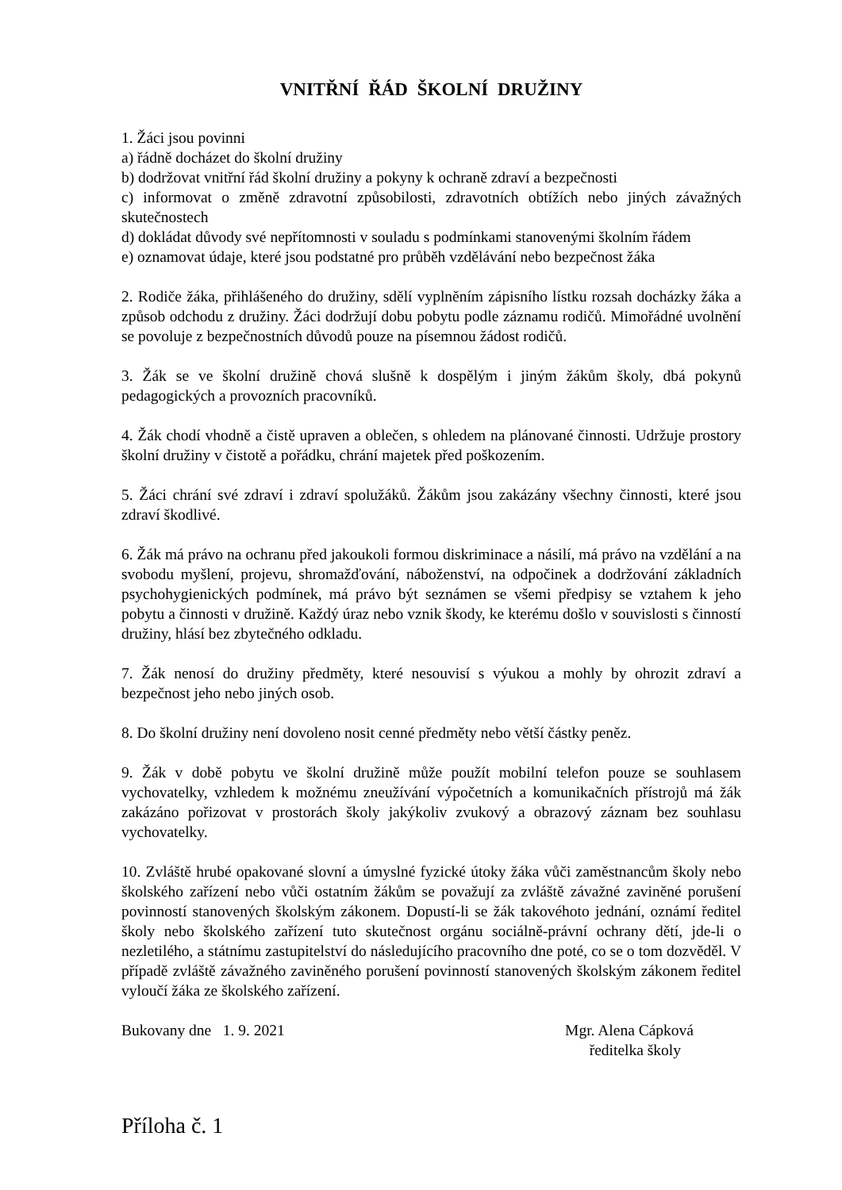VNITŘNÍ ŘÁD ŠKOLNÍ DRUŽINY
1. Žáci jsou povinni
a) řádně docházet do školní družiny
b) dodržovat vnitřní řád školní družiny a pokyny k ochraně zdraví a bezpečnosti
c) informovat o změně zdravotní způsobilosti, zdravotních obtížích nebo jiných závažných skutečnostech
d) dokládat důvody své nepřítomnosti v souladu s podmínkami stanovenými školním řádem
e) oznamovat údaje, které jsou podstatné pro průběh vzdělávání nebo bezpečnost žáka
2. Rodiče žáka, přihlášeného do družiny, sdělí vyplněním zápisního lístku rozsah docházky žáka a způsob odchodu z družiny. Žáci dodržují dobu pobytu podle záznamu rodičů. Mimořádné uvolnění se povoluje z bezpečnostních důvodů pouze na písemnou žádost rodičů.
3. Žák se ve školní družině chová slušně k dospělým i jiným žákům školy, dbá pokynů pedagogických a provozních pracovníků.
4. Žák chodí vhodně a čistě upraven a oblečen, s ohledem na plánované činnosti. Udržuje prostory školní družiny v čistotě a pořádku, chrání majetek před poškozením.
5. Žáci chrání své zdraví i zdraví spolužáků. Žákům jsou zakázány všechny činnosti, které jsou zdraví škodlivé.
6. Žák má právo na ochranu před jakoukoli formou diskriminace a násilí, má právo na vzdělání a na svobodu myšlení, projevu, shromažďování, náboženství, na odpočinek a dodržování základních psychohygienických podmínek, má právo být seznámen se všemi předpisy se vztahem k jeho pobytu a činnosti v družině. Každý úraz nebo vznik škody, ke kterému došlo v souvislosti s činností družiny, hlásí bez zbytečného odkladu.
7. Žák nenosí do družiny předměty, které nesouvisí s výukou a mohly by ohrozit zdraví a bezpečnost jeho nebo jiných osob.
8. Do školní družiny není dovoleno nosit cenné předměty nebo větší částky peněz.
9. Žák v době pobytu ve školní družině může použít mobilní telefon pouze se souhlasem vychovatelky, vzhledem k možnému zneužívání výpočetních a komunikačních přístrojů má žák zakázáno pořizovat v prostorách školy jakýkoliv zvukový a obrazový záznam bez souhlasu vychovatelky.
10. Zvláště hrubé opakované slovní a úmyslné fyzické útoky žáka vůči zaměstnancům školy nebo školského zařízení nebo vůči ostatním žákům se považují za zvláště závažné zaviněné porušení povinností stanovených školským zákonem. Dopustí-li se žák takovéhoto jednání, oznámí ředitel školy nebo školského zařízení tuto skutečnost orgánu sociálně-právní ochrany dětí, jde-li o nezletilého, a státnímu zastupitelství do následujícího pracovního dne poté, co se o tom dozvěděl. V případě zvláště závažného zaviněného porušení povinností stanovených školským zákonem ředitel vyloučí žáka ze školského zařízení.
Bukovany dne 1. 9. 2021 Mgr. Alena Cápková
ředitelka školy
Příloha č. 1